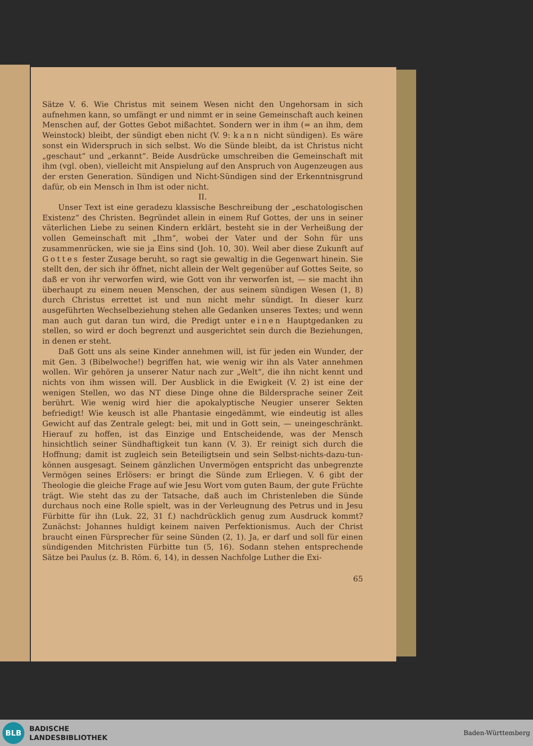Sätze V. 6. Wie Christus mit seinem Wesen nicht den Ungehorsam in sich aufnehmen kann, so umfängt er und nimmt er in seine Gemeinschaft auch keinen Menschen auf, der Gottes Gebot mißachtet. Sondern wer in ihm (= an ihm, dem Weinstock) bleibt, der sündigt eben nicht (V. 9: kann nicht sündigen). Es wäre sonst ein Widerspruch in sich selbst. Wo die Sünde bleibt, da ist Christus nicht „geschaut“ und „erkannt“. Beide Ausdrücke umschreiben die Gemeinschaft mit ihm (vgl. oben), vielleicht mit Anspielung auf den Anspruch von Augenzeugen aus der ersten Generation. Sündigen und Nicht-Sündigen sind der Erkenntnisgrund dafür, ob ein Mensch in Ihm ist oder nicht.
II.
Unser Text ist eine geradezu klassische Beschreibung der „eschatologischen Existenz“ des Christen. Begründet allein in einem Ruf Gottes, der uns in seiner väterlichen Liebe zu seinen Kindern erklärt, besteht sie in der Verheißung der vollen Gemeinschaft mit „Ihm“, wobei der Vater und der Sohn für uns zusammenrücken, wie sie ja Eins sind (Joh. 10, 30). Weil aber diese Zukunft auf Gottes fester Zusage beruht, so ragt sie gewaltig in die Gegenwart hinein. Sie stellt den, der sich ihr öffnet, nicht allein der Welt gegenüber auf Gottes Seite, so daß er von ihr verworfen wird, wie Gott von ihr verworfen ist, — sie macht ihn überhaupt zu einem neuen Menschen, der aus seinem sündigen Wesen (1, 8) durch Christus errettet ist und nun nicht mehr sündigt. In dieser kurz ausgeführten Wechselbeziehung stehen alle Gedanken unseres Textes; und wenn man auch gut daran tun wird, die Predigt unter einen Hauptgedanken zu stellen, so wird er doch begrenzt und ausgerichtet sein durch die Beziehungen, in denen er steht.
Daß Gott uns als seine Kinder annehmen will, ist für jeden ein Wunder, der mit Gen. 3 (Bibelwoche!) begriffen hat, wie wenig wir ihn als Vater annehmen wollen. Wir gehören ja unserer Natur nach zur „Welt“, die ihn nicht kennt und nichts von ihm wissen will. Der Ausblick in die Ewigkeit (V. 2) ist eine der wenigen Stellen, wo das NT diese Dinge ohne die Bildersprache seiner Zeit berührt. Wie wenig wird hier die apokalyptische Neugier unserer Sekten befriedigt! Wie keusch ist alle Phantasie eingedämmt, wie eindeutig ist alles Gewicht auf das Zentrale gelegt: bei, mit und in Gott sein, — uneingeschränkt. Hierauf zu hoffen, ist das Einzige und Entscheidende, was der Mensch hinsichtlich seiner Sündhaftigkeit tun kann (V. 3). Er reinigt sich durch die Hoffnung; damit ist zugleich sein Beteiligtsein und sein Selbst-nichts-dazu-tun-können ausgesagt. Seinem gänzlichen Unvermögen entspricht das unbegrenzte Vermögen seines Erlösers: er bringt die Sünde zum Erliegen. V. 6 gibt der Theologie die gleiche Frage auf wie Jesu Wort vom guten Baum, der gute Früchte trägt. Wie steht das zu der Tatsache, daß auch im Christenleben die Sünde durchaus noch eine Rolle spielt, was in der Verleugnung des Petrus und in Jesu Fürbitte für ihn (Luk. 22, 31 f.) nachdrücklich genug zum Ausdruck kommt? Zunächst: Johannes huldigt keinem naiven Perfektionismus. Auch der Christ braucht einen Fürsprecher für seine Sünden (2, 1). Ja, er darf und soll für einen sündigenden Mitchristen Fürbitte tun (5, 16). Sodann stehen entsprechende Sätze bei Paulus (z. B. Röm. 6, 14), in dessen Nachfolge Luther die Exi-
65
BLB
BADISCHE
LANDESBIBLIOTHEK
Baden-Württemberg